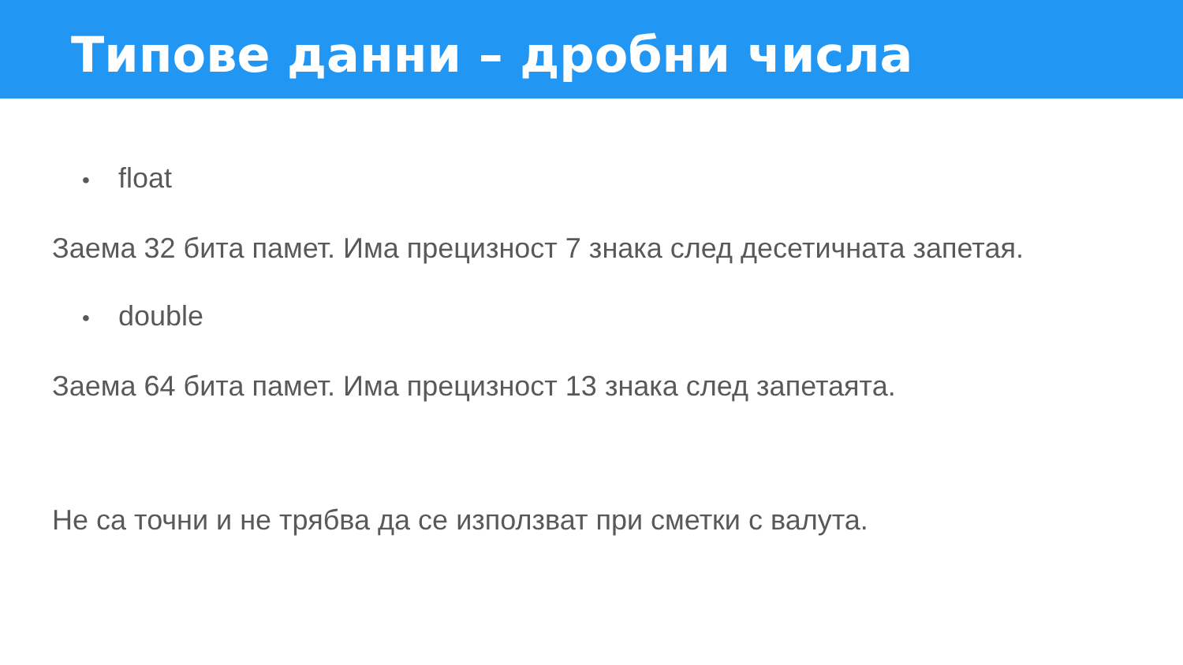Типове данни – дробни числа
• float
Заема 32 бита памет. Има прецизност 7 знака след десетичната запетая.
• double
Заема 64 бита памет. Има прецизност 13 знака след запетаята.
Не са точни и не трябва да се използват при сметки с валута.